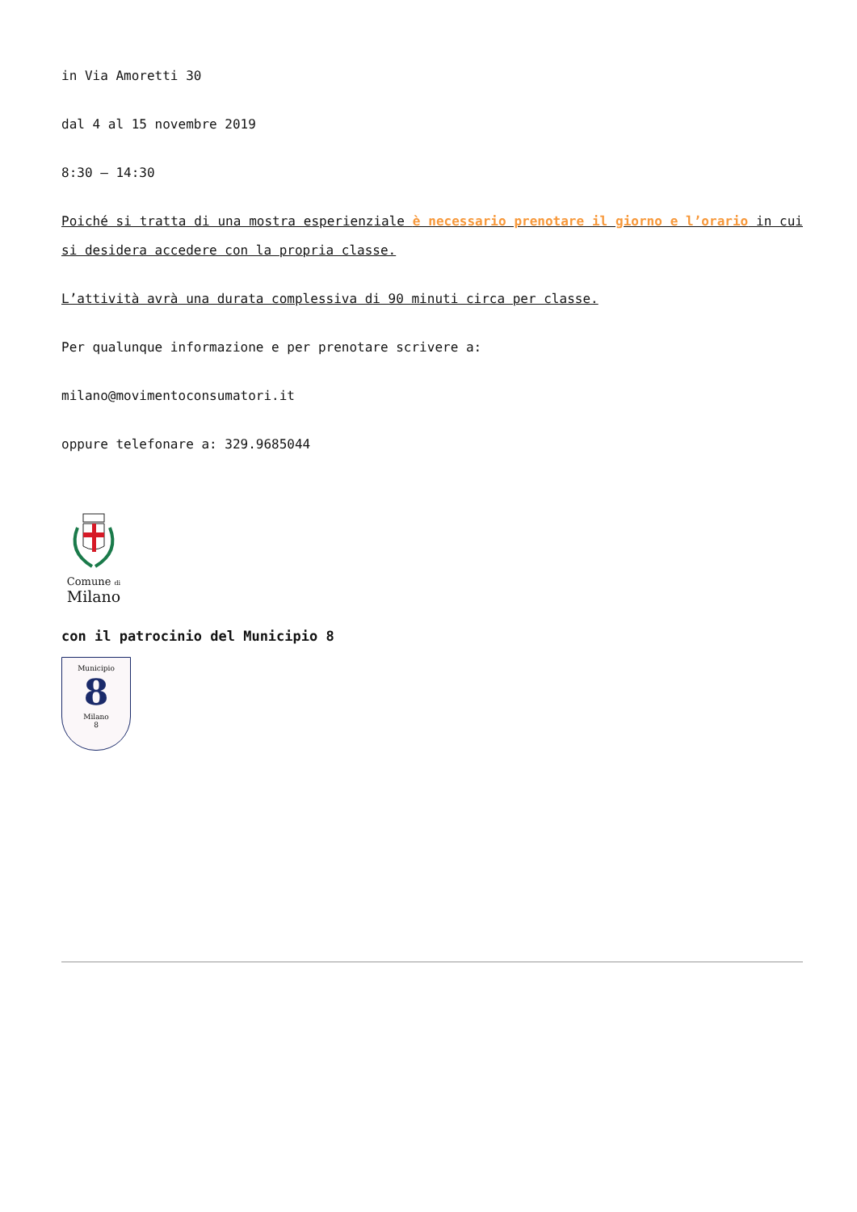in Via Amoretti 30
dal 4 al 15 novembre 2019
8:30 – 14:30
Poiché si tratta di una mostra esperienziale è necessario prenotare il giorno e l’orario in cui si desidera accedere con la propria classe.
L’attività avrà una durata complessiva di 90 minuti circa per classe.
Per qualunque informazione e per prenotare scrivere a:
milano@movimentoconsumatori.it
oppure telefonare a: 329.9685044
Comune di
Milano
con il patrocinio del Municipio 8
Municipio
8
Milano
8